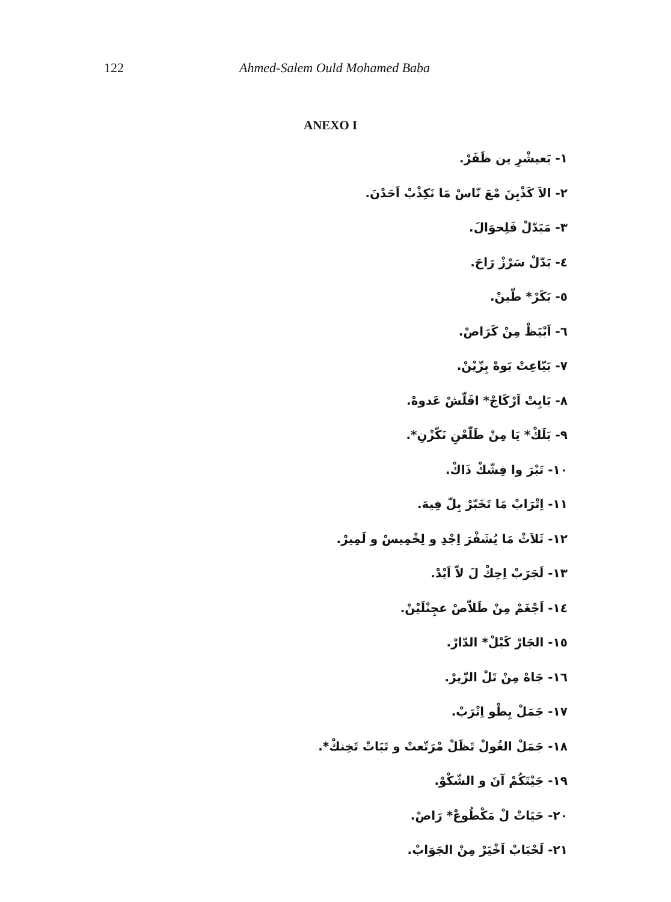122 Ahmed-Salem Ould Mohamed Baba
ANEXO I
١- بَعيشْرِ ين ظَفَرْ.
٢- الاَ كَذْبِنَ مْعَ نّاسْ مَا نَكِذْبْ اَحَدْنَ.
٣- مَبَدّلْ فَلِحوَالَ.
٤- بَدّلْ سَرْزْ رَاحَ.
٥- بَكَرْ* طّينْ.
٦- اَبْيَظْ مِنْ كَرَاصْ.
٧- بَيّاعِتْ بَوهْ بِزّيْنْ.
٨- بَابِتْ اَرْكَاجْ* افَلّشْ عَدوهْ.
٩- بَلَكْ* يَا مِنْ طَلّعْنِ نَكّزْنِ*.
١٠- تَبْرَ وا فِشّكْ ذَاكْ.
١١- اِتْرَابْ مَا تَخَبّرْ بِلّ فِيهَ.
١٢- ثَلاَثْ مَا يُشَفْرَ اِجْدِ و لِخْمِيسْ و لَمِيرْ.
١٣- لَجَرَبْ اِحِكْ لَ لاّ اَيْدْ.
١٤- اَجْغَمْ مِنْ طَلاّصْ عجِنْلَيْنْ.
١٥- الجَارْ كَبْلْ* الدّارْ.
١٦- جَاهْ مِنْ تَلْ الزّيرْ.
١٧- جَمَلْ يِطْو اِتْرَبْ.
١٨- جَمَلْ الغُولْ تَظَلْ مْرَتّعتْ و تَبَاتْ تَخِنكْ*.
١٩- جَيْتَكُمْ آنَ و الشّكْوْ.
٢٠- حَيَاتْ لْ مَكْطُوعْ* رَاصْ.
٢١- لَحْبَابْ اَخْيَرْ مِنْ الجَوَابْ.